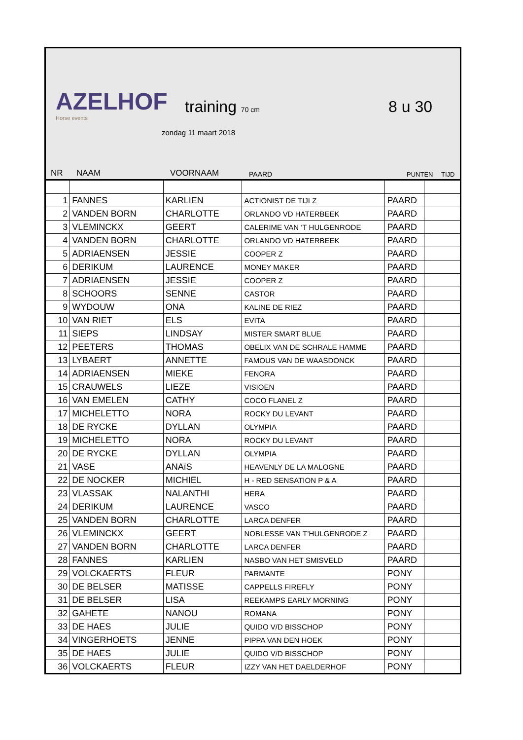AZELHOF
Horse events
training 70 cm 8 u 30
zondag 11 maart 2018
NR NAAM VOORNAAM PAARD PUNTEN TIJD
| 1 | FANNES | KARLIEN | ACTIONIST DE TIJI Z | PAARD | |
| 2 | VANDEN BORN | CHARLOTTE | ORLANDO VD HATERBEEK | PAARD | |
| 3 | VLEMINCKX | GEERT | CALERIME VAN ‘T HULGENRODE | PAARD | |
| 4 | VANDEN BORN | CHARLOTTE | ORLANDO VD HATERBEEK | PAARD | |
| 5 | ADRIAENSEN | JESSIE | COOPER Z | PAARD | |
| 6 | DERIKUM | LAURENCE | MONEY MAKER | PAARD | |
| 7 | ADRIAENSEN | JESSIE | COOPER Z | PAARD | |
| 8 | SCHOORS | SENNE | CASTOR | PAARD | |
| 9 | WYDOUW | ONA | KALINE DE RIEZ | PAARD | |
| 10 | VAN RIET | ELS | EVITA | PAARD | |
| 11 | SIEPS | LINDSAY | MISTER SMART BLUE | PAARD | |
| 12 | PEETERS | THOMAS | OBELIX VAN DE SCHRALE HAMME | PAARD | |
| 13 | LYBAERT | ANNETTE | FAMOUS VAN DE WAASDONCK | PAARD | |
| 14 | ADRIAENSEN | MIEKE | FENORA | PAARD | |
| 15 | CRAUWELS | LIEZE | VISIOEN | PAARD | |
| 16 | VAN EMELEN | CATHY | COCO FLANEL Z | PAARD | |
| 17 | MICHELETTO | NORA | ROCKY DU LEVANT | PAARD | |
| 18 | DE RYCKE | DYLLAN | OLYMPIA | PAARD | |
| 19 | MICHELETTO | NORA | ROCKY DU LEVANT | PAARD | |
| 20 | DE RYCKE | DYLLAN | OLYMPIA | PAARD | |
| 21 | VASE | ANAïS | HEAVENLY DE LA MALOGNE | PAARD | |
| 22 | DE NOCKER | MICHIEL | H - RED SENSATION P & A | PAARD | |
| 23 | VLASSAK | NALANTHI | HERA | PAARD | |
| 24 | DERIKUM | LAURENCE | VASCO | PAARD | |
| 25 | VANDEN BORN | CHARLOTTE | LARCA DENFER | PAARD | |
| 26 | VLEMINCKX | GEERT | NOBLESSE VAN T’HULGENRODE Z | PAARD | |
| 27 | VANDEN BORN | CHARLOTTE | LARCA DENFER | PAARD | |
| 28 | FANNES | KARLIEN | NASBO VAN HET SMISVELD | PAARD | |
| 29 | VOLCKAERTS | FLEUR | PARMANTE | PONY | |
| 30 | DE BELSER | MATISSE | CAPPELLS FIREFLY | PONY | |
| 31 | DE BELSER | LISA | REEKAMPS EARLY MORNING | PONY | |
| 32 | GAHETE | NANOU | ROMANA | PONY | |
| 33 | DE HAES | JULIE | QUIDO V/D BISSCHOP | PONY | |
| 34 | VINGERHOETS | JENNE | PIPPA VAN DEN HOEK | PONY | |
| 35 | DE HAES | JULIE | QUIDO V/D BISSCHOP | PONY | |
| 36 | VOLCKAERTS | FLEUR | IZZY VAN HET DAELDERHOF | PONY | |